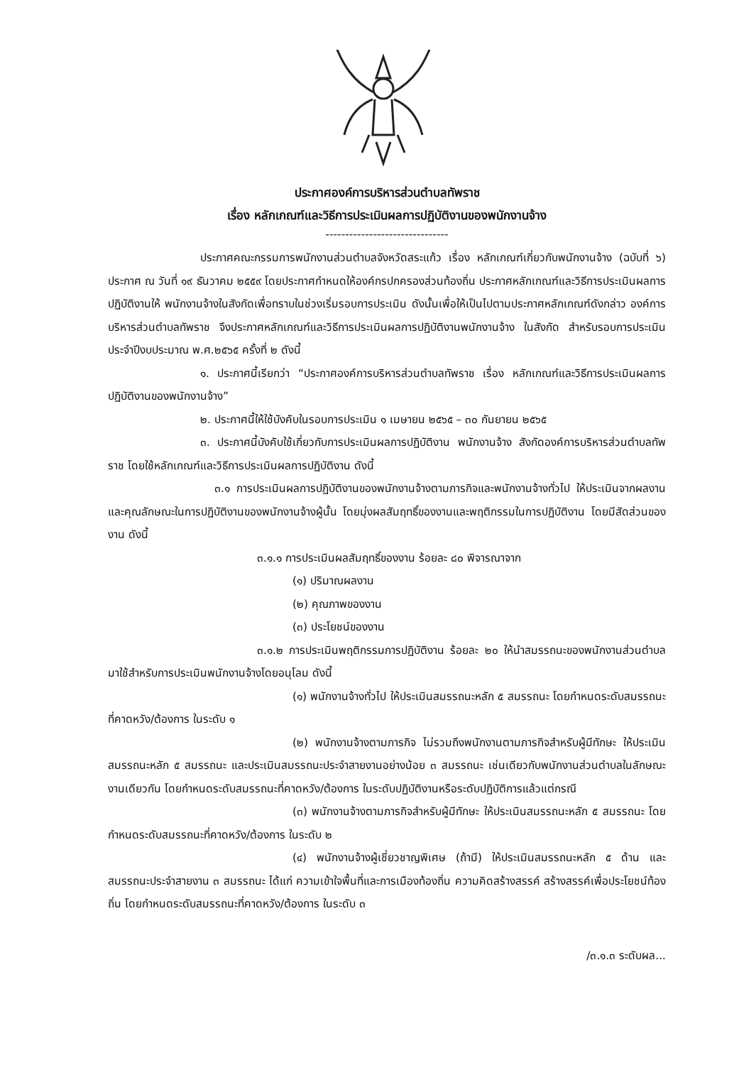ประกาศองค์การบริหารส่วนตำบลทัพราช
เรื่อง หลักเกณฑ์และวิธีการประเมินผลการปฏิบัติงานของพนักงานจ้าง
-------------------------------
ประกาศคณะกรรมการพนักงานส่วนตำบลจังหวัดสระแก้ว เรื่อง หลักเกณฑ์เกี่ยวกับพนักงานจ้าง (ฉบับที่ ๖) ประกาศ ณ วันที่ ๑๙ ธันวาคม ๒๕๕๙ โดยประกาศกำหนดให้องค์กรปกครองส่วนท้องถิ่น ประกาศหลักเกณฑ์และวิธีการประเมินผลการปฏิบัติงานให้ พนักงานจ้างในสังกัดเพื่อทราบในช่วงเริ่มรอบการประเมิน ดังนั้นเพื่อให้เป็นไปตามประกาศหลักเกณฑ์ดังกล่าว องค์การบริหารส่วนตำบลทัพราช จึงประกาศหลักเกณฑ์และวิธีการประเมินผลการปฏิบัติงานพนักงานจ้าง ในสังกัด สำหรับรอบการประเมิน ประจำปีงบประมาณ พ.ศ.๒๕๖๕ ครั้งที่ ๒ ดังนี้
๑. ประกาศนี้เรียกว่า “ประกาศองค์การบริหารส่วนตำบลทัพราช เรื่อง หลักเกณฑ์และวิธีการประเมินผลการปฏิบัติงานของพนักงานจ้าง”
๒. ประกาศนี้ให้ใช้บังคับในรอบการประเมิน ๑ เมษายน ๒๕๖๕ – ๓๐ กันยายน ๒๕๖๕
๓. ประกาศนี้บังคับใช้เกี่ยวกับการประเมินผลการปฏิบัติงาน พนักงานจ้าง สังกัดองค์การบริหารส่วนตำบลทัพราช โดยใช้หลักเกณฑ์และวิธีการประเมินผลการปฏิบัติงาน ดังนี้
๓.๑ การประเมินผลการปฏิบัติงานของพนักงานจ้างตามภารกิจและพนักงานจ้างทั่วไป ให้ประเมินจากผลงานและคุณลักษณะในการปฏิบัติงานของพนักงานจ้างผู้นั้น โดยมุ่งผลสัมฤทธิ์ของงานและพฤติกรรมในการปฏิบัติงาน โดยมีสัดส่วนของงาน ดังนี้
๓.๑.๑ การประเมินผลสัมฤทธิ์ของงาน ร้อยละ ๘๐ พิจารณาจาก
(๑) ปริมาณผลงาน
(๒) คุณภาพของงาน
(๓) ประโยชน์ของงาน
๓.๑.๒ การประเมินพฤติกรรมการปฏิบัติงาน ร้อยละ ๒๐ ให้นำสมรรถนะของพนักงานส่วนตำบลมาใช้สำหรับการประเมินพนักงานจ้างโดยอนุโลม ดังนี้
(๑) พนักงานจ้างทั่วไป ให้ประเมินสมรรถนะหลัก ๕ สมรรถนะ โดยกำหนดระดับสมรรถนะที่คาดหวัง/ต้องการ ในระดับ ๑
(๒) พนักงานจ้างตามภารกิจ ไม่รวมถึงพนักงานตามภารกิจสำหรับผู้มีทักษะ ให้ประเมินสมรรถนะหลัก ๕ สมรรถนะ และประเมินสมรรถนะประจำสายงานอย่างน้อย ๓ สมรรถนะ เช่นเดียวกับพนักงานส่วนตำบลในลักษณะงานเดียวกัน โดยกำหนดระดับสมรรถนะที่คาดหวัง/ต้องการ ในระดับปฏิบัติงานหรือระดับปฏิบัติการแล้วแต่กรณี
(๓) พนักงานจ้างตามภารกิจสำหรับผู้มีทักษะ ให้ประเมินสมรรถนะหลัก ๕ สมรรถนะ โดยกำหนดระดับสมรรถนะที่คาดหวัง/ต้องการ ในระดับ ๒
(๔) พนักงานจ้างผู้เชี่ยวชาญพิเศษ (ถ้ามี) ให้ประเมินสมรรถนะหลัก ๕ ด้าน และสมรรถนะประจำสายงาน ๓ สมรรถนะ ได้แก่ ความเข้าใจพื้นที่และการเมืองท้องถิ่น ความคิดสร้างสรรค์ สร้างสรรค์เพื่อประโยชน์ท้องถิ่น โดยกำหนดระดับสมรรถนะที่คาดหวัง/ต้องการ ในระดับ ๓
/๓.๑.๓ ระดับผล...